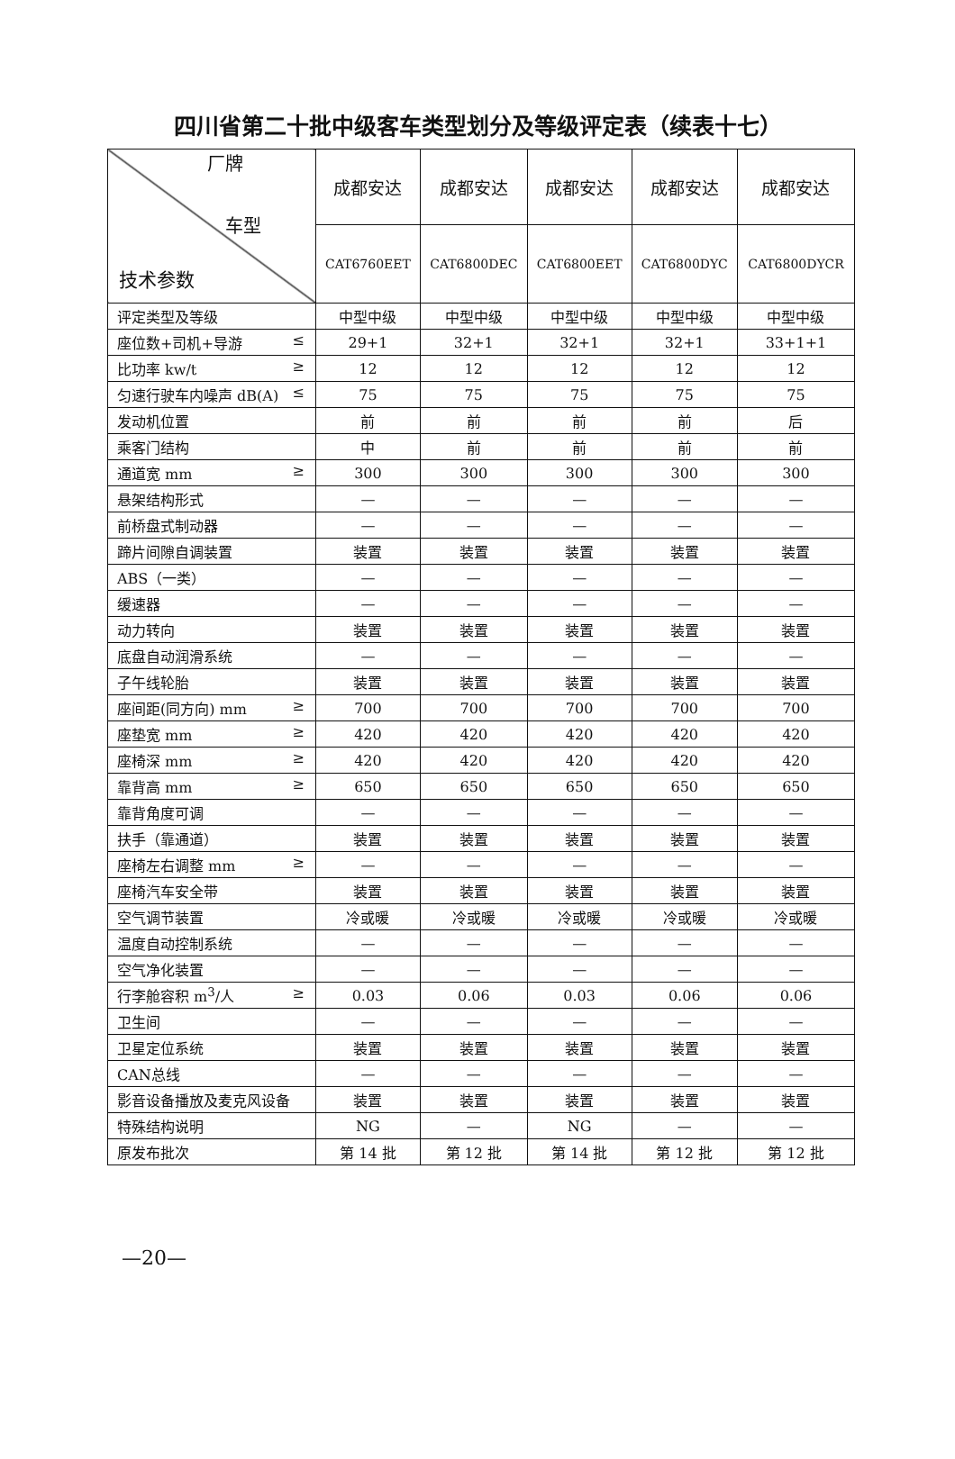四川省第二十批中级客车类型划分及等级评定表（续表十七）
| 厂牌 车型 技术参数 | 成都安达 | 成都安达 | 成都安达 | 成都安达 | 成都安达 |
| --- | --- | --- | --- | --- | --- |
| | CAT6760EET | CAT6800DEC | CAT6800EET | CAT6800DYC | CAT6800DYCR |
| 评定类型及等级 | 中型中级 | 中型中级 | 中型中级 | 中型中级 | 中型中级 |
| 座位数+司机+导游 ≤ | 29+1 | 32+1 | 32+1 | 32+1 | 33+1+1 |
| 比功率 kw/t ≥ | 12 | 12 | 12 | 12 | 12 |
| 匀速行驶车内噪声 dB(A) ≤ | 75 | 75 | 75 | 75 | 75 |
| 发动机位置 | 前 | 前 | 前 | 前 | 后 |
| 乘客门结构 | 中 | 前 | 前 | 前 | 前 |
| 通道宽 mm ≥ | 300 | 300 | 300 | 300 | 300 |
| 悬架结构形式 | — | — | — | — | — |
| 前桥盘式制动器 | — | — | — | — | — |
| 蹄片间隙自调装置 | 装置 | 装置 | 装置 | 装置 | 装置 |
| ABS（一类） | — | — | — | — | — |
| 缓速器 | — | — | — | — | — |
| 动力转向 | 装置 | 装置 | 装置 | 装置 | 装置 |
| 底盘自动润滑系统 | — | — | — | — | — |
| 子午线轮胎 | 装置 | 装置 | 装置 | 装置 | 装置 |
| 座间距(同方向) mm ≥ | 700 | 700 | 700 | 700 | 700 |
| 座垫宽 mm ≥ | 420 | 420 | 420 | 420 | 420 |
| 座椅深 mm ≥ | 420 | 420 | 420 | 420 | 420 |
| 靠背高 mm ≥ | 650 | 650 | 650 | 650 | 650 |
| 靠背角度可调 | — | — | — | — | — |
| 扶手（靠通道） | 装置 | 装置 | 装置 | 装置 | 装置 |
| 座椅左右调整 mm ≥ | — | — | — | — | — |
| 座椅汽车安全带 | 装置 | 装置 | 装置 | 装置 | 装置 |
| 空气调节装置 | 冷或暖 | 冷或暖 | 冷或暖 | 冷或暖 | 冷或暖 |
| 温度自动控制系统 | — | — | — | — | — |
| 空气净化装置 | — | — | — | — | — |
| 行李舱容积 m<sup>3</sup>/人 ≥ | 0.03 | 0.06 | 0.03 | 0.06 | 0.06 |
| 卫生间 | — | — | — | — | — |
| 卫星定位系统 | 装置 | 装置 | 装置 | 装置 | 装置 |
| CAN总线 | — | — | — | — | — |
| 影音设备播放及麦克风设备 | 装置 | 装置 | 装置 | 装置 | 装置 |
| 特殊结构说明 | NG | — | NG | — | — |
| 原发布批次 | 第 14 批 | 第 12 批 | 第 14 批 | 第 12 批 | 第 12 批 |
—20—